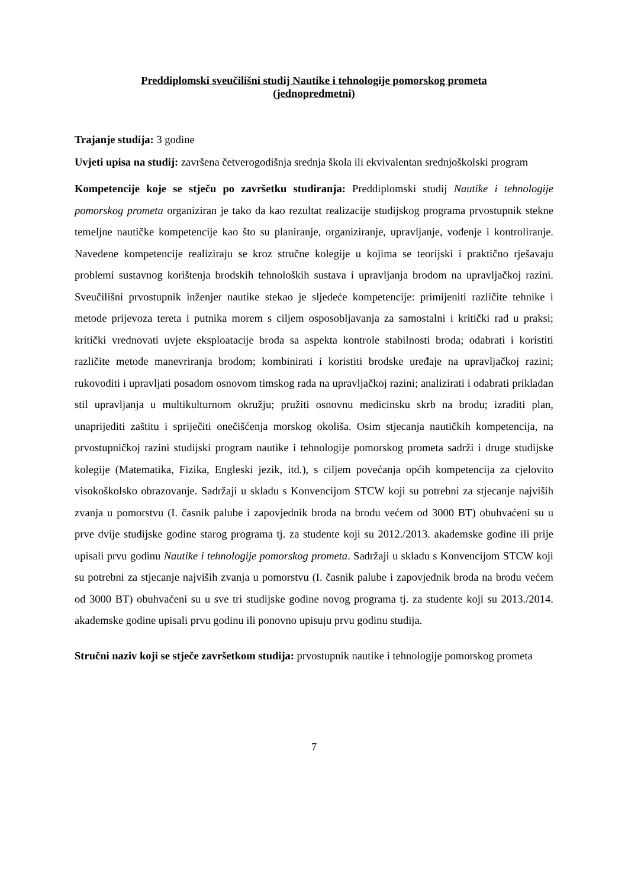Preddiplomski sveučilišni studij Nautike i tehnologije pomorskog prometa
(jednopredmetni)
Trajanje studija: 3 godine
Uvjeti upisa na studij: završena četverogodišnja srednja škola ili ekvivalentan srednjoškolski program
Kompetencije koje se stječu po završetku studiranja: Preddiplomski studij Nautike i tehnologije pomorskog prometa organiziran je tako da kao rezultat realizacije studijskog programa prvostupnik stekne temeljne nautičke kompetencije kao što su planiranje, organiziranje, upravljanje, vođenje i kontroliranje. Navedene kompetencije realiziraju se kroz stručne kolegije u kojima se teorijski i praktično rješavaju problemi sustavnog korištenja brodskih tehnoloških sustava i upravljanja brodom na upravljačkoj razini. Sveučilišni prvostupnik inženjer nautike stekao je sljedeće kompetencije: primijeniti različite tehnike i metode prijevoza tereta i putnika morem s ciljem osposobljavanja za samostalni i kritički rad u praksi; kritički vrednovati uvjete eksploatacije broda sa aspekta kontrole stabilnosti broda; odabrati i koristiti različite metode manevriranja brodom; kombinirati i koristiti brodske uređaje na upravljačkoj razini; rukovoditi i upravljati posadom osnovom timskog rada na upravljačkoj razini; analizirati i odabrati prikladan stil upravljanja u multikulturnom okružju; pružiti osnovnu medicinsku skrb na brodu; izraditi plan, unaprijediti zaštitu i spriječiti onečišćenja morskog okoliša. Osim stjecanja nautičkih kompetencija, na prvostupničkoj razini studijski program nautike i tehnologije pomorskog prometa sadrži i druge studijske kolegije (Matematika, Fizika, Engleski jezik, itd.), s ciljem povećanja općih kompetencija za cjelovito visokoškolsko obrazovanje. Sadržaji u skladu s Konvencijom STCW koji su potrebni za stjecanje najviših zvanja u pomorstvu (I. časnik palube i zapovjednik broda na brodu većem od 3000 BT) obuhvaćeni su u prve dvije studijske godine starog programa tj. za studente koji su 2012./2013. akademske godine ili prije upisali prvu godinu Nautike i tehnologije pomorskog prometa. Sadržaji u skladu s Konvencijom STCW koji su potrebni za stjecanje najviših zvanja u pomorstvu (I. časnik palube i zapovjednik broda na brodu većem od 3000 BT) obuhvaćeni su u sve tri studijske godine novog programa tj. za studente koji su 2013./2014. akademske godine upisali prvu godinu ili ponovno upisuju prvu godinu studija.
Stručni naziv koji se stječe završetkom studija: prvostupnik nautike i tehnologije pomorskog prometa
7